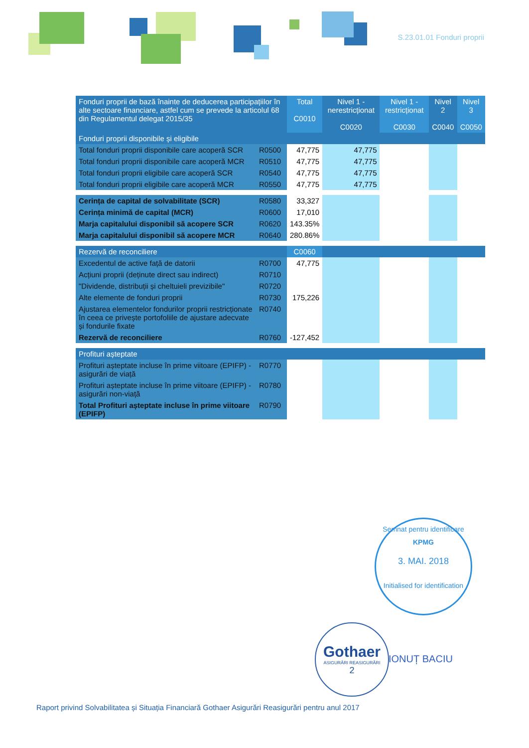S.23.01.01 Fonduri proprii
| Fonduri proprii de bază înainte de deducerea participațiilor în alte sectoare financiare, astfel cum se prevede la articolul 68 din Regulamentul delegat 2015/35 | | Total C0010 | Nivel 1 - nerestricționat C0020 | Nivel 1 - restricționat C0030 | Nivel 2 C0040 | Nivel 3 C0050 |
| --- | --- | --- | --- | --- | --- | --- |
| Fonduri proprii disponibile și eligibile | | | | | | |
| Total fonduri proprii disponibile care acoperă SCR | R0500 | 47,775 | 47,775 | | | |
| Total fonduri proprii disponibile care acoperă MCR | R0510 | 47,775 | 47,775 | | | |
| Total fonduri proprii eligibile care acoperă SCR | R0540 | 47,775 | 47,775 | | | |
| Total fonduri proprii eligibile care acoperă MCR | R0550 | 47,775 | 47,775 | | | |
| Cerința de capital de solvabilitate (SCR) | R0580 | 33,327 | | | | |
| Cerința minimă de capital (MCR) | R0600 | 17,010 | | | | |
| Marja capitalului disponibil să acopere SCR | R0620 | 143.35% | | | | |
| Marja capitalului disponibil să acopere MCR | R0640 | 280.86% | | | | |
| Rezervă de reconciliere | | C0060 | | | | |
| Excedentul de active față de datorii | R0700 | 47,775 | | | | |
| Acțiuni proprii (deținute direct sau indirect) | R0710 | | | | | |
| "Dividende, distribuții și cheltuieli previzibile" | R0720 | | | | | |
| Alte elemente de fonduri proprii | R0730 | 175,226 | | | | |
| Ajustarea elementelor fondurilor proprii restricționate în ceea ce privește portofoliile de ajustare adecvate și fondurile fixate | R0740 | | | | | |
| Rezervă de reconciliere | R0760 | -127,452 | | | | |
| Profituri așteptate | | | | | | |
| Profituri așteptate incluse în prime viitoare (EPIFP) - asigurări de viață | R0770 | | | | | |
| Profituri așteptate incluse în prime viitoare (EPIFP) - asigurări non-viață | R0780 | | | | | |
| Total Profituri așteptate incluse în prime viitoare (EPIFP) | R0790 | | | | | |
Semnat pentru identificare
KPMG
3. MAI. 2018
Initialised for identification
Gothaer
ASIGURĂRI REASIGURĂRI
2
IONUȚ BACIU
Raport privind Solvabilitatea și Situația Financiară Gothaer Asigurări Reasigurări pentru anul 2017